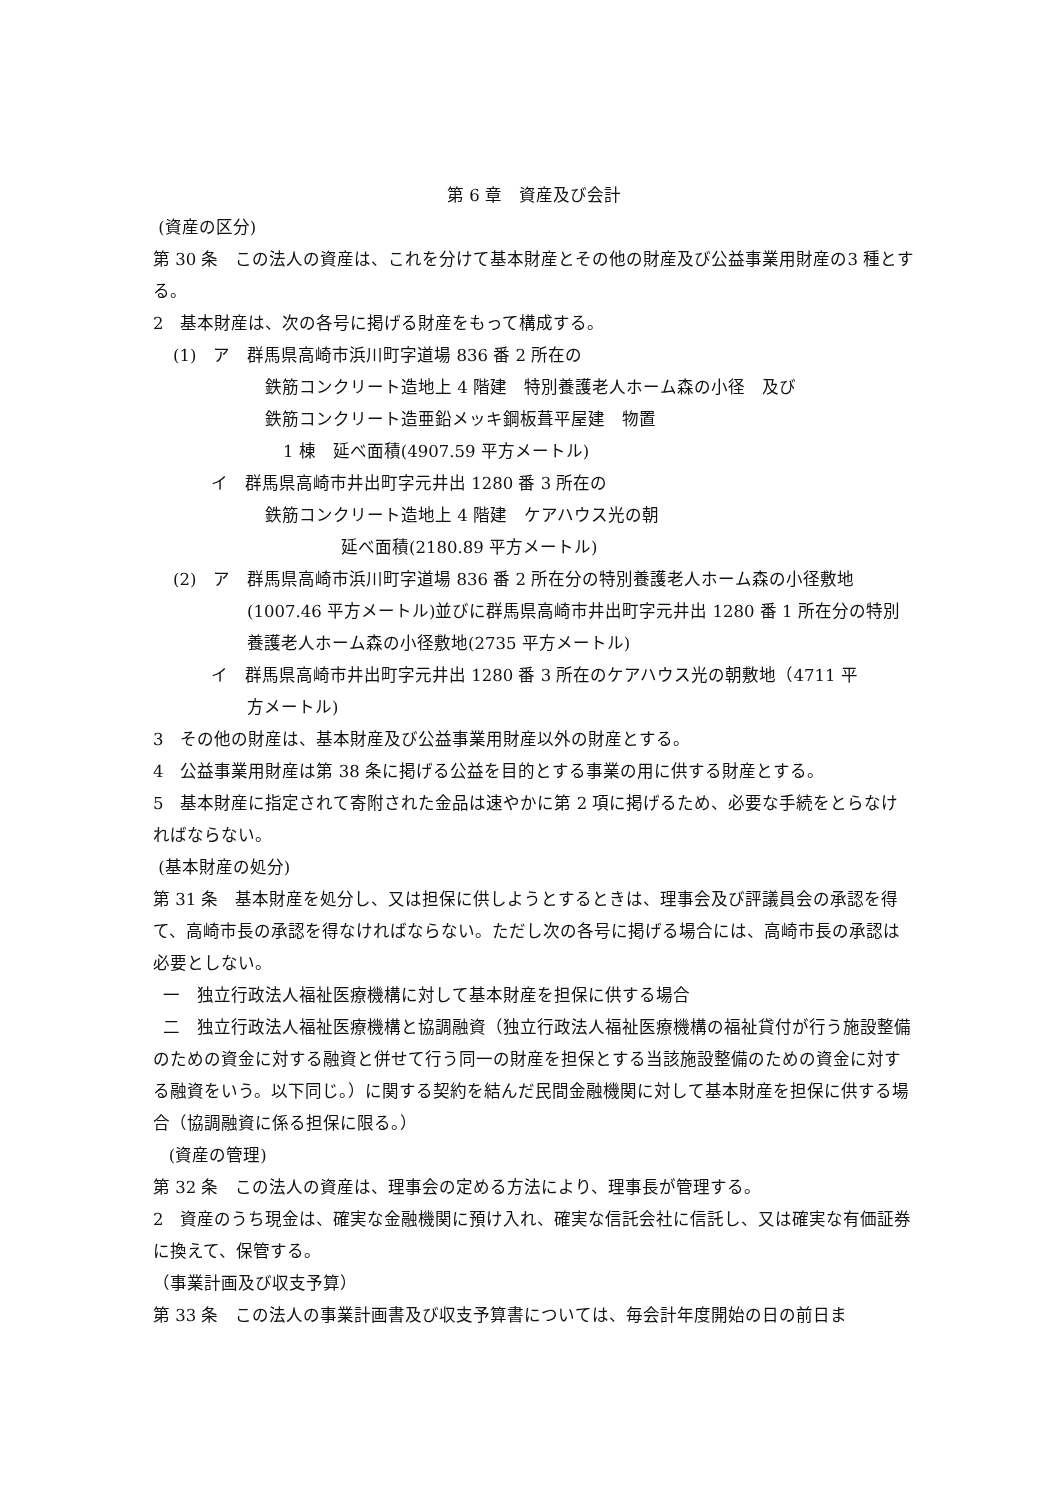第 6 章　資産及び会計
(資産の区分)
第 30 条　この法人の資産は、これを分けて基本財産とその他の財産及び公益事業用財産の3 種とする。
2　基本財産は、次の各号に掲げる財産をもって構成する。
(1)　ア　群馬県高崎市浜川町字道場 836 番 2 所在の
鉄筋コンクリート造地上 4 階建　特別養護老人ホーム森の小径　及び
鉄筋コンクリート造亜鉛メッキ鋼板葺平屋建　物置
1 棟　延べ面積(4907.59 平方メートル)
イ　群馬県高崎市井出町字元井出 1280 番 3 所在の
鉄筋コンクリート造地上 4 階建　ケアハウス光の朝
延べ面積(2180.89 平方メートル)
(2)　ア　群馬県高崎市浜川町字道場 836 番 2 所在分の特別養護老人ホーム森の小径敷地
(1007.46 平方メートル)並びに群馬県高崎市井出町字元井出 1280 番 1 所在分の特別養護老人ホーム森の小径敷地(2735 平方メートル)
イ　群馬県高崎市井出町字元井出 1280 番 3 所在のケアハウス光の朝敷地（4711 平
方メートル)
3　その他の財産は、基本財産及び公益事業用財産以外の財産とする。
4　公益事業用財産は第 38 条に掲げる公益を目的とする事業の用に供する財産とする。
5　基本財産に指定されて寄附された金品は速やかに第 2 項に掲げるため、必要な手続をとらなければならない。
(基本財産の処分)
第 31 条　基本財産を処分し、又は担保に供しようとするときは、理事会及び評議員会の承認を得て、高崎市長の承認を得なければならない。ただし次の各号に掲げる場合には、高崎市長の承認は必要としない。
一　独立行政法人福祉医療機構に対して基本財産を担保に供する場合
二　独立行政法人福祉医療機構と協調融資（独立行政法人福祉医療機構の福祉貸付が行う施設整備のための資金に対する融資と併せて行う同一の財産を担保とする当該施設整備のための資金に対する融資をいう。以下同じ。）に関する契約を結んだ民間金融機関に対して基本財産を担保に供する場合（協調融資に係る担保に限る。）
(資産の管理)
第 32 条　この法人の資産は、理事会の定める方法により、理事長が管理する。
2　資産のうち現金は、確実な金融機関に預け入れ、確実な信託会社に信託し、又は確実な有価証券に換えて、保管する。
（事業計画及び収支予算）
第 33 条　この法人の事業計画書及び収支予算書については、毎会計年度開始の日の前日ま